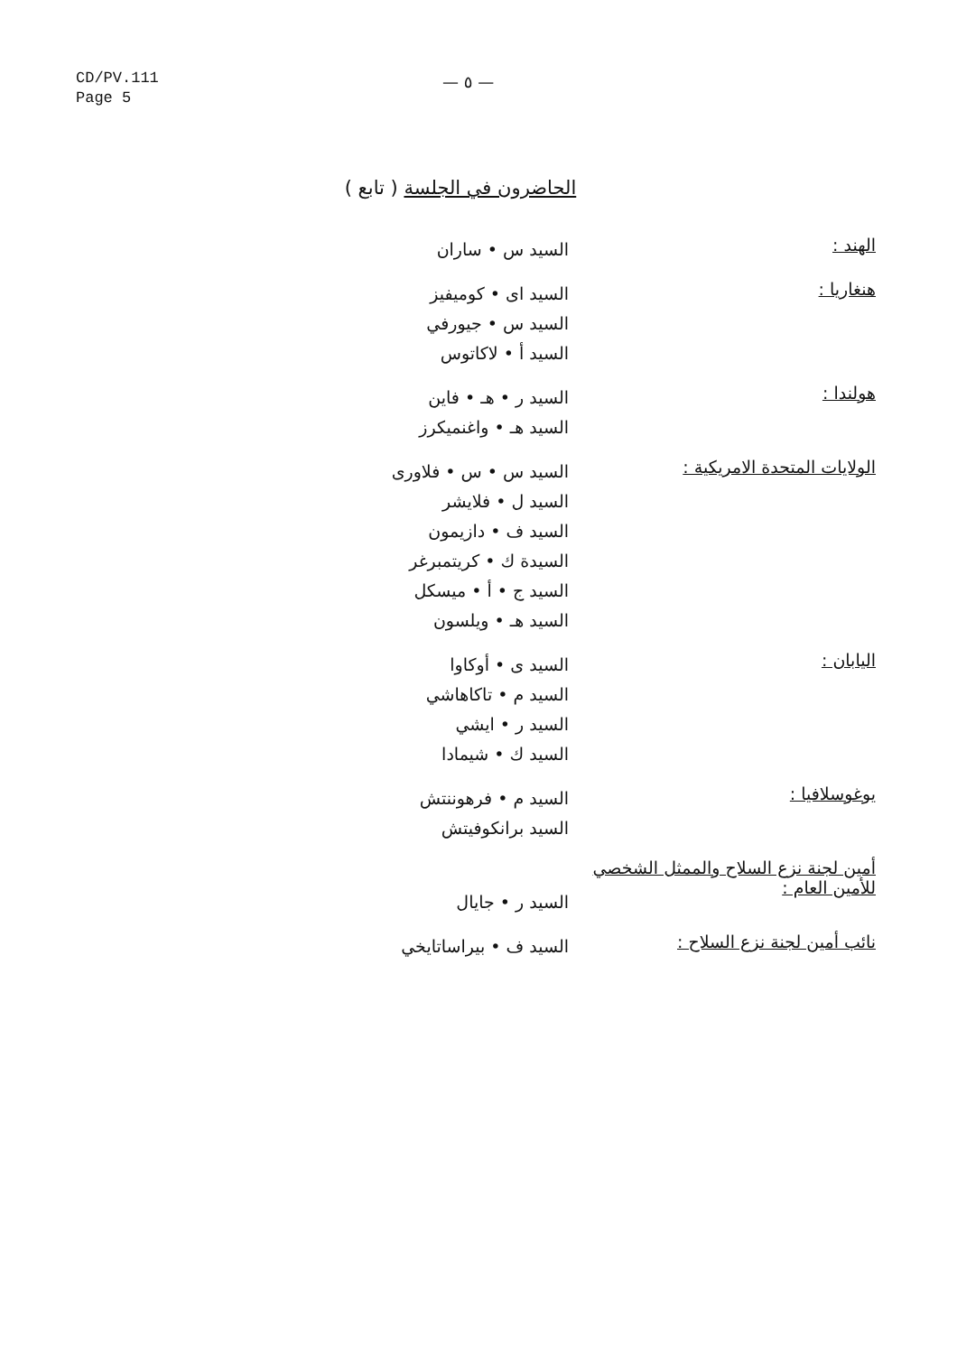CD/PV.111
Page 5
— ٥ —
الحاضرون في الجلسة ( تابع )
الهند :
السيد س • ساران
هنغاريا :
السيد اى • كوميفيز
السيد س • جيورفي
السيد أ • لاكاتوس
هولندا :
السيد ر • هـ • فاين
السيد هـ • واغنميكرز
الولايات المتحدة الامريكية :
السيد س • س • فلاورى
السيد ل • فلايشر
السيد ف • دازيمون
السيدة ك • كريتمبرغر
السيد ج • أ • ميسكل
السيد هـ • ويلسون
اليابان :
السيد ى • أوكاوا
السيد م • تاكاهاشي
السيد ر • ايشي
السيد ك • شيمادا
يوغوسلافيا :
السيد م • فرهوننتش
السيد برانكوفيتش
أمين لجنة نزع السلاح والممثل الشخصي للأمين العام :
السيد ر • جايال
نائب أمين لجنة نزع السلاح :
السيد ف • بيراساتايخي